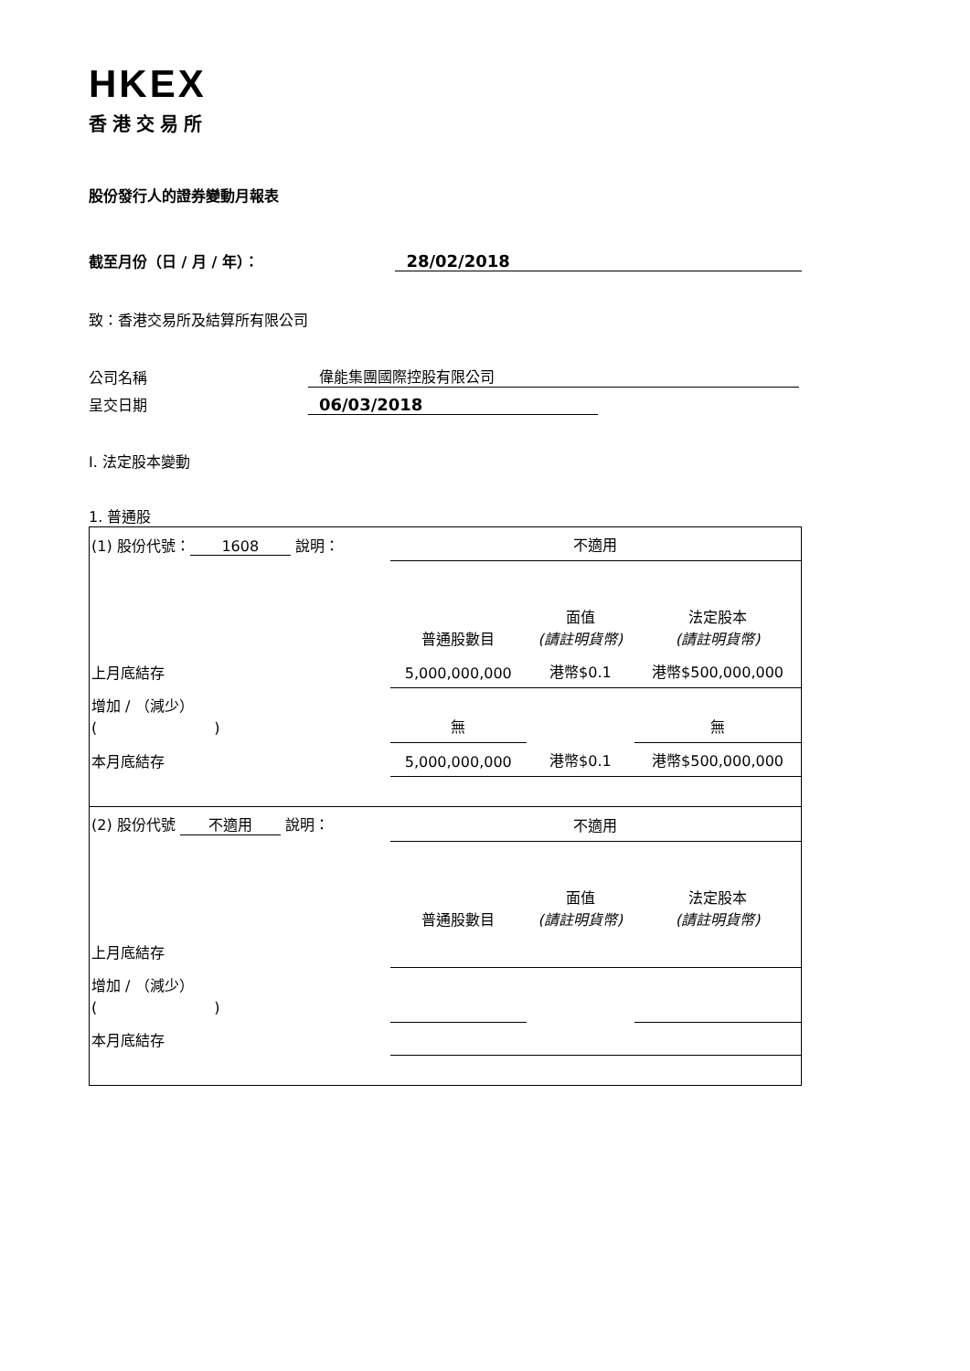HKEX
香港交易所
股份發行人的證券變動月報表
截至月份（日 / 月 / 年）：
28/02/2018
致：香港交易所及結算所有限公司
公司名稱
偉能集團國際控股有限公司
呈交日期
06/03/2018
I. 法定股本變動
1. 普通股
| (1) 股份代號： 1608 說明： | | 不適用 | | |
| | | 普通股數目 | 面值 (請註明貨幣) | 法定股本 (請註明貨幣) |
| 上月底結存 | | 5,000,000,000 | 港幣$0.1 | 港幣$500,000,000 |
| 增加 / （減少） ( ) | | 無 | | 無 |
| 本月底結存 | | 5,000,000,000 | 港幣$0.1 | 港幣$500,000,000 |
| (2) 股份代號 不適用 說明： | | 不適用 | | |
| | | 普通股數目 | 面值 (請註明貨幣) | 法定股本 (請註明貨幣) |
| 上月底結存 | | | | |
| 增加 / （減少） ( ) | | | | |
| 本月底結存 | | | | |